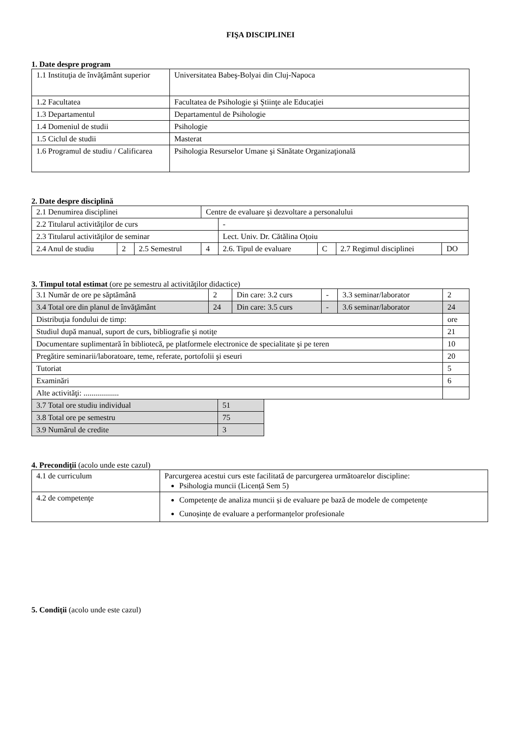FIŞA DISCIPLINEI
1. Date despre program
| 1.1 Instituţia de învăţământ superior | Universitatea Babeş-Bolyai din Cluj-Napoca |
| 1.2 Facultatea | Facultatea de Psihologie şi Ştiinţe ale Educaţiei |
| 1.3 Departamentul | Departamentul de Psihologie |
| 1.4 Domeniul de studii | Psihologie |
| 1.5 Ciclul de studii | Masterat |
| 1.6 Programul de studiu / Calificarea | Psihologia Resurselor Umane şi Sănătate Organizaţională |
2. Date despre disciplină
| 2.1 Denumirea disciplinei | | | Centre de evaluare şi dezvoltare a personalului | | | | | |
| 2.2 Titularul activităţilor de curs | | | | - | | | | |
| 2.3 Titularul activităţilor de seminar | | | | Lect. Univ. Dr. Cătălina Oțoiu | | | | |
| 2.4 Anul de studiu | 2 | 2.5 Semestrul | 4 | 2.6. Tipul de evaluare | C | 2.7 Regimul disciplinei | DO | |
3. Timpul total estimat (ore pe semestru al activităţilor didactice)
| 3.1 Număr de ore pe săptămână | 2 | Din care: 3.2 curs | - | 3.3 seminar/laborator | 2 |
| 3.4 Total ore din planul de învăţământ | 24 | Din care: 3.5 curs | - | 3.6 seminar/laborator | 24 |
| Distribuţia fondului de timp: | | | | | ore |
| Studiul după manual, suport de curs, bibliografie şi notiţe | | | | | 21 |
| Documentare suplimentară în bibliotecă, pe platformele electronice de specialitate şi pe teren | | | | | 10 |
| Pregătire seminarii/laboratoare, teme, referate, portofolii şi eseuri | | | | | 20 |
| Tutoriat | | | | | 5 |
| Examinări | | | | | 6 |
| Alte activităţi: .................. | | | | | |
| 3.7 Total ore studiu individual | 51 |
| 3.8 Total ore pe semestru | 75 |
| 3.9 Numărul de credite | 3 |
4. Precondiţii (acolo unde este cazul)
| 4.1 de curriculum | Parcurgerea acestui curs este facilitată de parcurgerea următoarelor discipline: Psihologia muncii (Licență Sem 5) |
| 4.2 de competenţe | Competențe de analiza muncii și de evaluare pe bază de modele de competențe Cunoșințe de evaluare a performanțelor profesionale |
5. Condiţii (acolo unde este cazul)